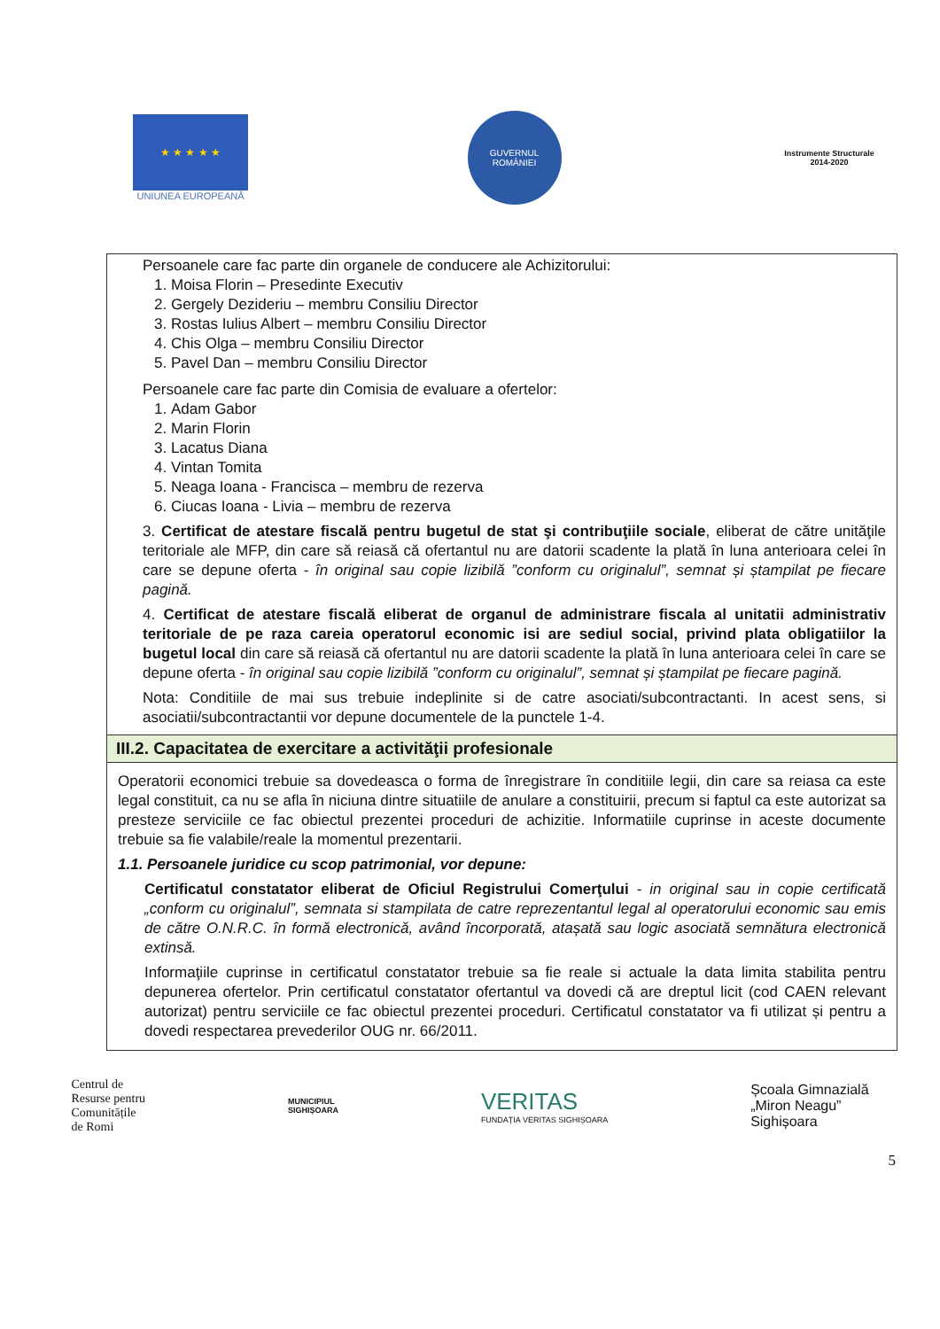★ ★ ★ ★ ★
UNIUNEA EUROPEANĂ
GUVERNUL
ROMÂNIEI
Instrumente Structurale
2014-2020
Persoanele care fac parte din organele de conducere ale Achizitorului:
1. Moisa Florin – Presedinte Executiv
2. Gergely Dezideriu – membru Consiliu Director
3. Rostas Iulius Albert – membru Consiliu Director
4. Chis Olga – membru Consiliu Director
5. Pavel Dan – membru Consiliu Director
Persoanele care fac parte din Comisia de evaluare a ofertelor:
1. Adam Gabor
2. Marin Florin
3. Lacatus Diana
4. Vintan Tomita
5. Neaga Ioana - Francisca – membru de rezerva
6. Ciucas Ioana - Livia – membru de rezerva
3. Certificat de atestare fiscală pentru bugetul de stat şi contribuţiile sociale, eliberat de către unităţile teritoriale ale MFP, din care să reiasă că ofertantul nu are datorii scadente la plată în luna anterioara celei în care se depune oferta - în original sau copie lizibilă ”conform cu originalul”, semnat și ștampilat pe fiecare pagină.
4. Certificat de atestare fiscală eliberat de organul de administrare fiscala al unitatii administrativ teritoriale de pe raza careia operatorul economic isi are sediul social, privind plata obligatiilor la bugetul local din care să reiasă că ofertantul nu are datorii scadente la plată în luna anterioara celei în care se depune oferta - în original sau copie lizibilă ”conform cu originalul”, semnat și ștampilat pe fiecare pagină.
Nota: Conditiile de mai sus trebuie indeplinite si de catre asociati/subcontractanti. In acest sens, si asociatii/subcontractantii vor depune documentele de la punctele 1-4.
III.2. Capacitatea de exercitare a activităţii profesionale
Operatorii economici trebuie sa dovedeasca o forma de înregistrare în conditiile legii, din care sa reiasa ca este legal constituit, ca nu se afla în niciuna dintre situatiile de anulare a constituirii, precum si faptul ca este autorizat sa presteze serviciile ce fac obiectul prezentei proceduri de achizitie. Informatiile cuprinse in aceste documente trebuie sa fie valabile/reale la momentul prezentarii.
1.1. Persoanele juridice cu scop patrimonial, vor depune:
Certificatul constatator eliberat de Oficiul Registrului Comerţului - in original sau in copie certificată „conform cu originalul”, semnata si stampilata de catre reprezentantul legal al operatorului economic sau emis de către O.N.R.C. în formă electronică, având încorporată, atașată sau logic asociată semnătura electronică extinsă.
Informaţiile cuprinse in certificatul constatator trebuie sa fie reale si actuale la data limita stabilita pentru depunerea ofertelor. Prin certificatul constatator ofertantul va dovedi că are dreptul licit (cod CAEN relevant autorizat) pentru serviciile ce fac obiectul prezentei proceduri. Certificatul constatator va fi utilizat și pentru a dovedi respectarea prevederilor OUG nr. 66/2011.
Centrul de
Resurse pentru
Comunitățile
de Romi
MUNICIPIUL
SIGHIȘOARA
VERITAS
FUNDAȚIA VERITAS SIGHIȘOARA
Școala Gimnazială
„Miron Neagu”
Sighișoara
5